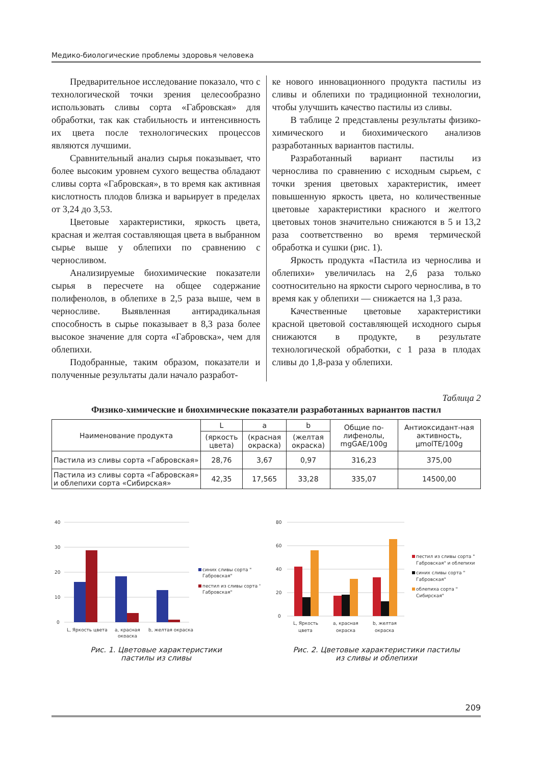Медико-биологические проблемы здоровья человека
Предварительное исследование показало, что с технологической точки зрения целесообразно использовать сливы сорта «Габровская» для обработки, так как стабильность и интенсивность их цвета после технологических процессов являются лучшими.
Сравнительный анализ сырья показывает, что более высоким уровнем сухого вещества обладают сливы сорта «Габровская», в то время как активная кислотность плодов близка и варьирует в пределах от 3,24 до 3,53.
Цветовые характеристики, яркость цвета, красная и желтая составляющая цвета в выбранном сырье выше у облепихи по сравнению с черносливом.
Анализируемые биохимические показатели сырья в пересчете на общее содержание полифенолов, в облепихе в 2,5 раза выше, чем в черносливе. Выявленная антирадикальная способность в сырье показывает в 8,3 раза более высокое значение для сорта «Габровска», чем для облепихи.
Подобранные, таким образом, показатели и полученные результаты дали начало разработ-
ке нового инновационного продукта пастилы из сливы и облепихи по традиционной технологии, чтобы улучшить качество пастилы из сливы.
В таблице 2 представлены результаты физико-химического и биохимического анализов разработанных вариантов пастилы.
Разработанный вариант пастилы из чернослива по сравнению с исходным сырьем, с точки зрения цветовых характеристик, имеет повышенную яркость цвета, но количественные цветовые характеристики красного и желтого цветовых тонов значительно снижаются в 5 и 13,2 раза соответственно во время термической обработка и сушки (рис. 1).
Яркость продукта «Пастила из чернослива и облепихи» увеличилась на 2,6 раза только соотносительно на яркости сырого чернослива, в то время как у облепихи — снижается на 1,3 раза.
Качественные цветовые характеристики красной цветовой составляющей исходного сырья снижаются в продукте, в результате технологической обработки, с 1 раза в плодах сливы до 1,8-раза у облепихи.
Таблица 2
Физико-химические и биохимические показатели разработанных вариантов пастил
| Наименование продукта | L | a | b | Общие по-лифенолы, mgGAE/100g | Антиоксидант-ная активность, µmolTE/100g |
| --- | --- | --- | --- | --- | --- |
| | (яркость цвета) | (красная окраска) | (желтая окраска) | | |
| Пастила из сливы сорта «Габровская» | 28,76 | 3,67 | 0,97 | 316,23 | 375,00 |
| Пастила из сливы сорта «Габровская» и облепихи сорта «Сибирская» | 42,35 | 17,565 | 33,28 | 335,07 | 14500,00 |
40
30
20
10
0
L, Яркость цвета
a, красная
окраска
b, желтая окраска
синих сливы сорта "
Габровская"
пестил из сливы сорта "
Габровская"
Рис. 1. Цветовые характеристики
пастилы из сливы
80
60
40
20
0
L, Яркость
цвета
a, красная
окраска
b, желтая
окраска
пестил из сливы сорта "
Габровская" и облепихи
синих сливы сорта "
Габровская"
облепиха сорта "
Сибирская"
Рис. 2. Цветовые характеристики пастилы
из сливы и облепихи
209